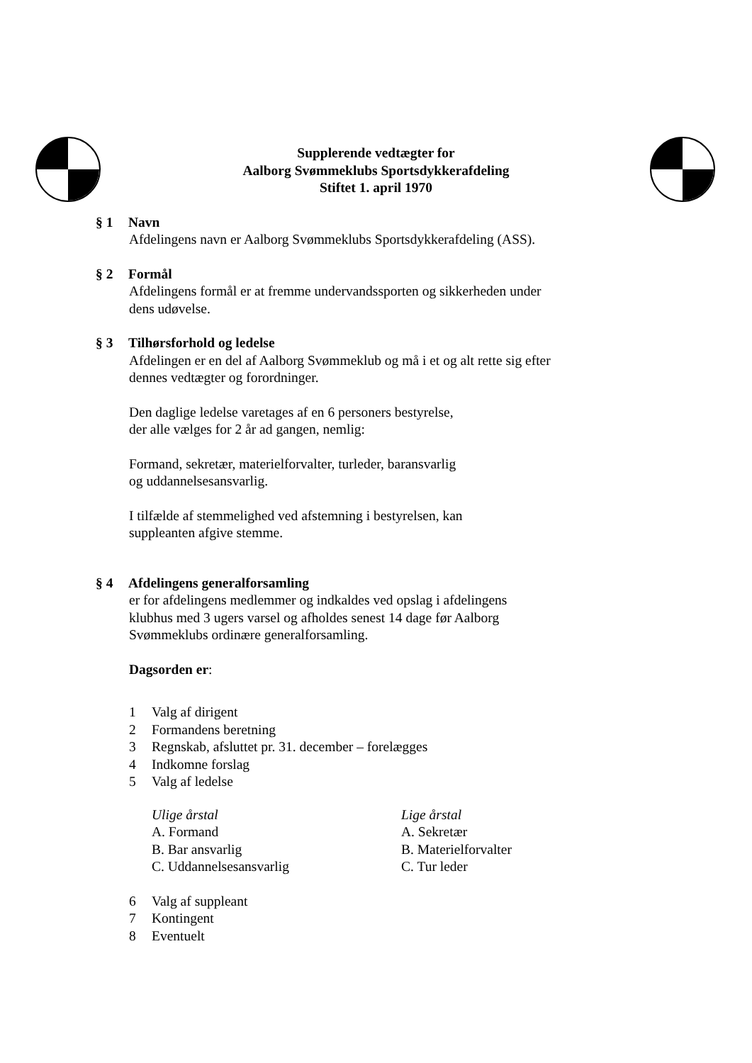Supplerende vedtægter for
Aalborg Svømmeklubs Sportsdykkerafdeling
Stiftet 1. april 1970
§ 1 Navn
Afdelingens navn er Aalborg Svømmeklubs Sportsdykkerafdeling (ASS).
§ 2 Formål
Afdelingens formål er at fremme undervandssporten og sikkerheden under
dens udøvelse.
§ 3 Tilhørsforhold og ledelse
Afdelingen er en del af Aalborg Svømmeklub og må i et og alt rette sig efter
dennes vedtægter og forordninger.
Den daglige ledelse varetages af en 6 personers bestyrelse,
der alle vælges for 2 år ad gangen, nemlig:
Formand, sekretær, materielforvalter, turleder, baransvarlig
og uddannelsesansvarlig.
I tilfælde af stemmelighed ved afstemning i bestyrelsen, kan
suppleanten afgive stemme.
§ 4 Afdelingens generalforsamling
er for afdelingens medlemmer og indkaldes ved opslag i afdelingens
klubhus med 3 ugers varsel og afholdes senest 14 dage før Aalborg
Svømmeklubs ordinære generalforsamling.
Dagsorden er:
1 Valg af dirigent
2 Formandens beretning
3 Regnskab, afsluttet pr. 31. december – forelægges
4 Indkomne forslag
5 Valg af ledelse
Ulige årstal
A. Formand
B. Bar ansvarlig
C. Uddannelsesansvarlig
Lige årstal
A. Sekretær
B. Materielforvalter
C. Tur leder
6 Valg af suppleant
7 Kontingent
8 Eventuelt